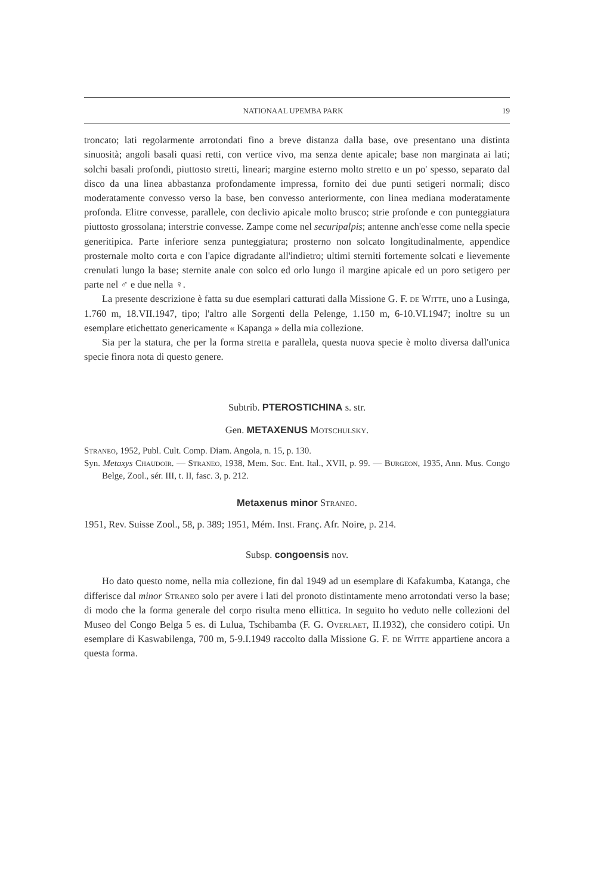NATIONAAL UPEMBA PARK 19
troncato; lati regolarmente arrotondati fino a breve distanza dalla base, ove presentano una distinta sinuosità; angoli basali quasi retti, con vertice vivo, ma senza dente apicale; base non marginata ai lati; solchi basali profondi, piuttosto stretti, lineari; margine esterno molto stretto e un po' spesso, separato dal disco da una linea abbastanza profondamente impressa, fornito dei due punti setigeri normali; disco moderatamente convesso verso la base, ben convesso anteriormente, con linea mediana moderatamente profonda. Elitre convesse, parallele, con declivio apicale molto brusco; strie profonde e con punteggiatura piuttosto grossolana; interstrie convesse. Zampe come nel securipalpis; antenne anch'esse come nella specie generitipica. Parte inferiore senza punteggiatura; prosterno non solcato longitudinalmente, appendice prosternale molto corta e con l'apice digradante all'indietro; ultimi sterniti fortemente solcati e lievemente crenulati lungo la base; sternite anale con solco ed orlo lungo il margine apicale ed un poro setigero per parte nel ♂ e due nella ♀.
La presente descrizione è fatta su due esemplari catturati dalla Missione G. F. de Witte, uno a Lusinga, 1.760 m, 18.VII.1947, tipo; l'altro alle Sorgenti della Pelenge, 1.150 m, 6-10.VI.1947; inoltre su un esemplare etichettato genericamente « Kapanga » della mia collezione.
Sia per la statura, che per la forma stretta e parallela, questa nuova specie è molto diversa dall'unica specie finora nota di questo genere.
Subtrib. PTEROSTICHINA s. str.
Gen. METAXENUS Motschulsky.
Straneo, 1952, Publ. Cult. Comp. Diam. Angola, n. 15, p. 130.
Syn. Metaxys Chaudoir. — Straneo, 1938, Mem. Soc. Ent. Ital., XVII, p. 99. — Burgeon, 1935, Ann. Mus. Congo Belge, Zool., sér. III, t. II, fasc. 3, p. 212.
Metaxenus minor Straneo.
1951, Rev. Suisse Zool., 58, p. 389; 1951, Mém. Inst. Franç. Afr. Noire, p. 214.
Subsp. congoensis nov.
Ho dato questo nome, nella mia collezione, fin dal 1949 ad un esemplare di Kafakumba, Katanga, che differisce dal minor Straneo solo per avere i lati del pronoto distintamente meno arrotondati verso la base; di modo che la forma generale del corpo risulta meno ellittica. In seguito ho veduto nelle collezioni del Museo del Congo Belga 5 es. di Lulua, Tschibamba (F. G. Overlaet, II.1932), che considero cotipi. Un esemplare di Kaswabilenga, 700 m, 5-9.I.1949 raccolto dalla Missione G. F. de Witte appartiene ancora a questa forma.